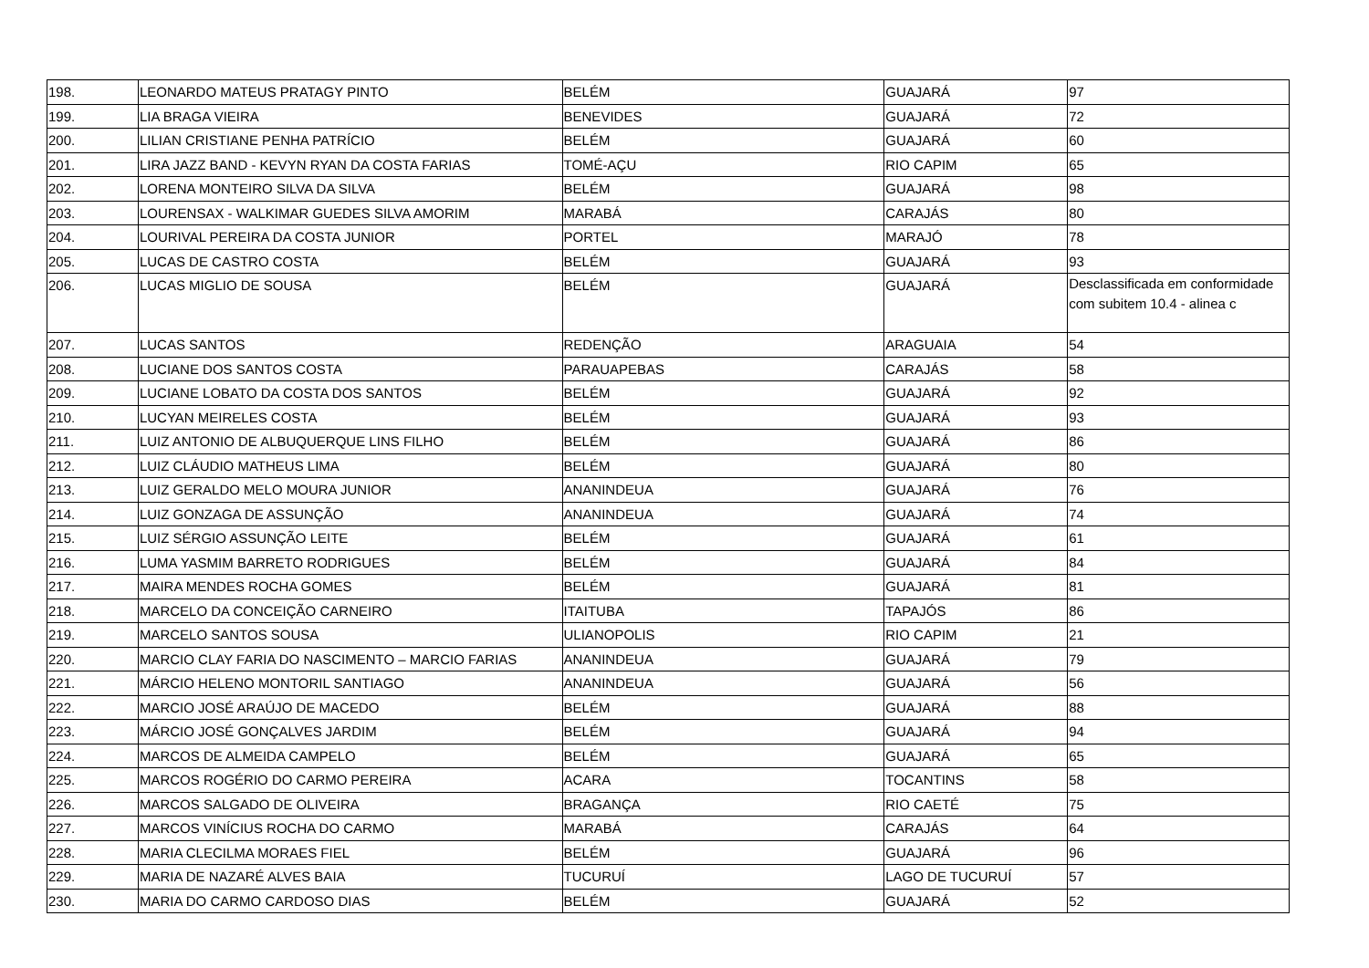| 198. | LEONARDO MATEUS PRATAGY PINTO | BELÉM | GUAJARÁ | 97 |
| 199. | LIA BRAGA VIEIRA | BENEVIDES | GUAJARÁ | 72 |
| 200. | LILIAN CRISTIANE PENHA PATRÍCIO | BELÉM | GUAJARÁ | 60 |
| 201. | LIRA JAZZ BAND - KEVYN RYAN DA COSTA FARIAS | TOMÉ-AÇU | RIO CAPIM | 65 |
| 202. | LORENA MONTEIRO SILVA DA SILVA | BELÉM | GUAJARÁ | 98 |
| 203. | LOURENSAX - WALKIMAR GUEDES SILVA AMORIM | MARABÁ | CARAJÁS | 80 |
| 204. | LOURIVAL PEREIRA DA COSTA JUNIOR | PORTEL | MARAJÓ | 78 |
| 205. | LUCAS DE CASTRO COSTA | BELÉM | GUAJARÁ | 93 |
| 206. | LUCAS MIGLIO DE SOUSA | BELÉM | GUAJARÁ | Desclassificada em conformidade com subitem 10.4 - alinea c |
| 207. | LUCAS SANTOS | REDENÇÃO | ARAGUAIA | 54 |
| 208. | LUCIANE DOS SANTOS COSTA | PARAUAPEBAS | CARAJÁS | 58 |
| 209. | LUCIANE LOBATO DA COSTA DOS SANTOS | BELÉM | GUAJARÁ | 92 |
| 210. | LUCYAN MEIRELES COSTA | BELÉM | GUAJARÁ | 93 |
| 211. | LUIZ ANTONIO DE ALBUQUERQUE LINS FILHO | BELÉM | GUAJARÁ | 86 |
| 212. | LUIZ CLÁUDIO MATHEUS LIMA | BELÉM | GUAJARÁ | 80 |
| 213. | LUIZ GERALDO MELO MOURA JUNIOR | ANANINDEUA | GUAJARÁ | 76 |
| 214. | LUIZ GONZAGA DE ASSUNÇÃO | ANANINDEUA | GUAJARÁ | 74 |
| 215. | LUIZ SÉRGIO ASSUNÇÃO LEITE | BELÉM | GUAJARÁ | 61 |
| 216. | LUMA YASMIM BARRETO RODRIGUES | BELÉM | GUAJARÁ | 84 |
| 217. | MAIRA MENDES ROCHA GOMES | BELÉM | GUAJARÁ | 81 |
| 218. | MARCELO DA CONCEIÇÃO CARNEIRO | ITAITUBA | TAPAJÓS | 86 |
| 219. | MARCELO SANTOS SOUSA | ULIANOPOLIS | RIO CAPIM | 21 |
| 220. | MARCIO CLAY FARIA DO NASCIMENTO – MARCIO FARIAS | ANANINDEUA | GUAJARÁ | 79 |
| 221. | MÁRCIO HELENO MONTORIL SANTIAGO | ANANINDEUA | GUAJARÁ | 56 |
| 222. | MARCIO JOSÉ ARAÚJO DE MACEDO | BELÉM | GUAJARÁ | 88 |
| 223. | MÁRCIO JOSÉ GONÇALVES JARDIM | BELÉM | GUAJARÁ | 94 |
| 224. | MARCOS DE ALMEIDA CAMPELO | BELÉM | GUAJARÁ | 65 |
| 225. | MARCOS ROGÉRIO DO CARMO PEREIRA | ACARA | TOCANTINS | 58 |
| 226. | MARCOS SALGADO DE OLIVEIRA | BRAGANÇA | RIO CAETÉ | 75 |
| 227. | MARCOS VINÍCIUS ROCHA DO CARMO | MARABÁ | CARAJÁS | 64 |
| 228. | MARIA CLECILMA MORAES FIEL | BELÉM | GUAJARÁ | 96 |
| 229. | MARIA DE NAZARÉ ALVES BAIA | TUCURUÍ | LAGO DE TUCURUÍ | 57 |
| 230. | MARIA DO CARMO CARDOSO DIAS | BELÉM | GUAJARÁ | 52 |